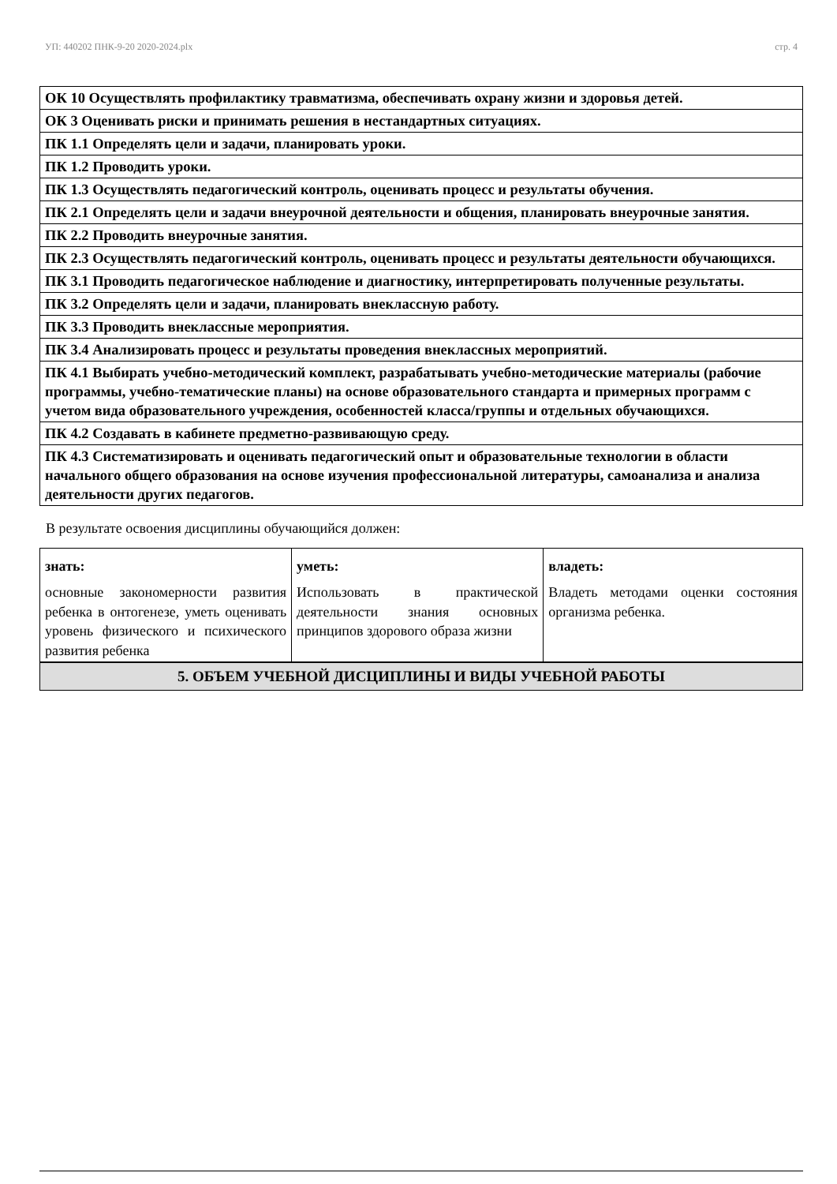УП: 440202 ПНК-9-20 2020-2024.plx стр. 4
| ОК 10 Осуществлять профилактику травматизма, обеспечивать охрану жизни и здоровья детей. |
| ОК 3 Оценивать риски и принимать решения в нестандартных ситуациях. |
| ПК 1.1 Определять цели и задачи, планировать уроки. |
| ПК 1.2 Проводить уроки. |
| ПК 1.3 Осуществлять педагогический контроль, оценивать процесс и результаты обучения. |
| ПК 2.1 Определять цели и задачи внеурочной деятельности и общения, планировать внеурочные занятия. |
| ПК 2.2 Проводить внеурочные занятия. |
| ПК 2.3 Осуществлять педагогический контроль, оценивать процесс и результаты деятельности обучающихся. |
| ПК 3.1 Проводить педагогическое наблюдение и диагностику, интерпретировать полученные результаты. |
| ПК 3.2 Определять цели и задачи, планировать внеклассную работу. |
| ПК 3.3 Проводить внеклассные мероприятия. |
| ПК 3.4 Анализировать процесс и результаты проведения внеклассных мероприятий. |
| ПК 4.1 Выбирать учебно-методический комплект, разрабатывать учебно-методические материалы (рабочие программы, учебно-тематические планы) на основе образовательного стандарта и примерных программ с учетом вида образовательного учреждения, особенностей класса/группы и отдельных обучающихся. |
| ПК 4.2 Создавать в кабинете предметно-развивающую среду. |
| ПК 4.3 Систематизировать и оценивать педагогический опыт и образовательные технологии в области начального общего образования на основе изучения профессиональной литературы, самоанализа и анализа деятельности других педагогов. |
В результате освоения дисциплины обучающийся должен:
| знать: | уметь: | владеть: |
| --- | --- | --- |
| основные закономерности развития ребенка в онтогенезе, уметь оценивать уровень физического и психического развития ребенка | Использовать в практической деятельности знания основных принципов здорового образа жизни | Владеть методами оценки состояния организма ребенка. |
| 5. ОБЪЕМ УЧЕБНОЙ ДИСЦИПЛИНЫ И ВИДЫ УЧЕБНОЙ РАБОТЫ |